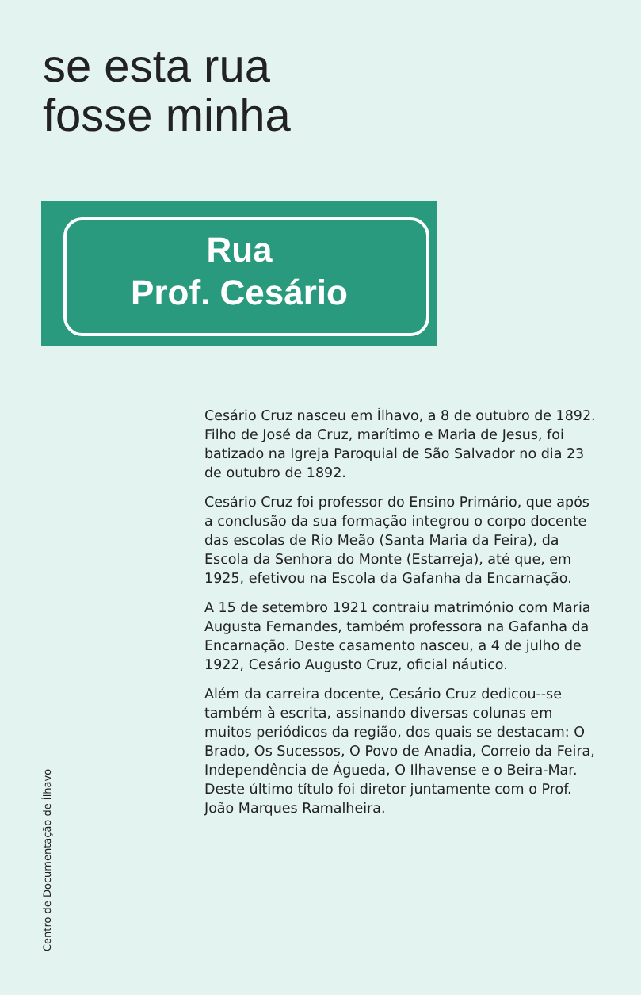se esta rua
fosse minha
Rua
Prof. Cesário
Cesário Cruz nasceu em Ílhavo, a 8 de outubro de 1892. Filho de José da Cruz, marítimo e Maria de Jesus, foi batizado na Igreja Paroquial de São Salvador no dia 23 de outubro de 1892.
Cesário Cruz foi professor do Ensino Primário, que após a conclusão da sua formação integrou o corpo docente das escolas de Rio Meão (Santa Maria da Feira), da Escola da Senhora do Monte (Estarreja), até que, em 1925, efetivou na Escola da Gafanha da Encarnação.
A 15 de setembro 1921 contraiu matrimónio com Maria Augusta Fernandes, também professora na Gafanha da Encarnação. Deste casamento nasceu, a 4 de julho de 1922, Cesário Augusto Cruz, oficial náutico.
Além da carreira docente, Cesário Cruz dedicou--se também à escrita, assinando diversas colunas em muitos periódicos da região, dos quais se destacam: O Brado, Os Sucessos, O Povo de Anadia, Correio da Feira, Independência de Águeda, O Ilhavense e o Beira-Mar. Deste último título foi diretor juntamente com o Prof. João Marques Ramalheira.
Centro de Documentação de Ílhavo